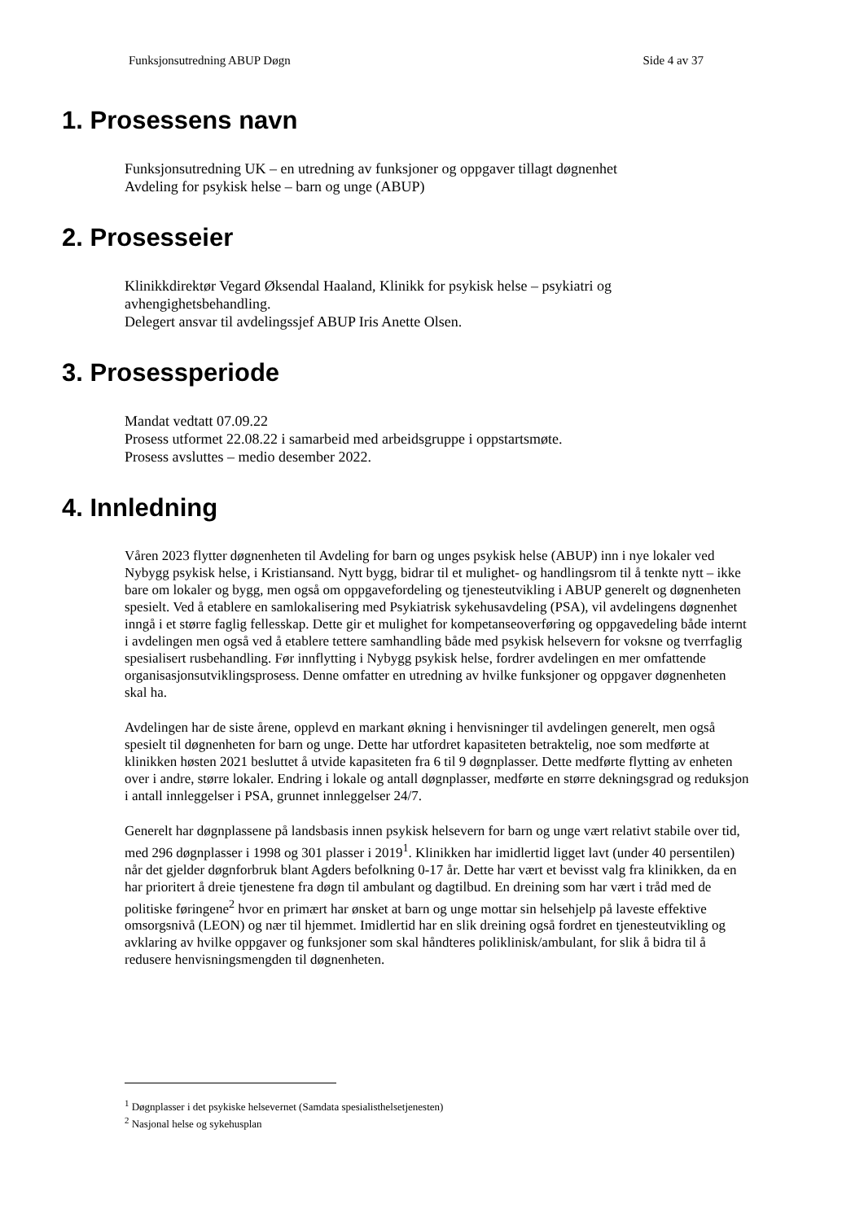Funksjonsutredning ABUP Døgn Side 4 av 37
1. Prosessens navn
Funksjonsutredning UK – en utredning av funksjoner og oppgaver tillagt døgnenhet
Avdeling for psykisk helse – barn og unge (ABUP)
2. Prosesseier
Klinikkdirektør Vegard Øksendal Haaland, Klinikk for psykisk helse – psykiatri og avhengighetsbehandling.
Delegert ansvar til avdelingssjef ABUP Iris Anette Olsen.
3. Prosessperiode
Mandat vedtatt 07.09.22
Prosess utformet 22.08.22 i samarbeid med arbeidsgruppe i oppstartsmøte.
Prosess avsluttes – medio desember 2022.
4. Innledning
Våren 2023 flytter døgnenheten til Avdeling for barn og unges psykisk helse (ABUP) inn i nye lokaler ved Nybygg psykisk helse, i Kristiansand. Nytt bygg, bidrar til et mulighet- og handlingsrom til å tenkte nytt – ikke bare om lokaler og bygg, men også om oppgavefordeling og tjenesteutvikling i ABUP generelt og døgnenheten spesielt. Ved å etablere en samlokalisering med Psykiatrisk sykehusavdeling (PSA), vil avdelingens døgnenhet inngå i et større faglig fellesskap. Dette gir et mulighet for kompetanseoverføring og oppgavedeling både internt i avdelingen men også ved å etablere tettere samhandling både med psykisk helsevern for voksne og tverrfaglig spesialisert rusbehandling. Før innflytting i Nybygg psykisk helse, fordrer avdelingen en mer omfattende organisasjonsutviklingsprosess. Denne omfatter en utredning av hvilke funksjoner og oppgaver døgnenheten skal ha.
Avdelingen har de siste årene, opplevd en markant økning i henvisninger til avdelingen generelt, men også spesielt til døgnenheten for barn og unge. Dette har utfordret kapasiteten betraktelig, noe som medførte at klinikken høsten 2021 besluttet å utvide kapasiteten fra 6 til 9 døgnplasser. Dette medførte flytting av enheten over i andre, større lokaler. Endring i lokale og antall døgnplasser, medførte en større dekningsgrad og reduksjon i antall innleggelser i PSA, grunnet innleggelser 24/7.
Generelt har døgnplassene på landsbasis innen psykisk helsevern for barn og unge vært relativt stabile over tid, med 296 døgnplasser i 1998 og 301 plasser i 2019<sup>1</sup>. Klinikken har imidlertid ligget lavt (under 40 persentilen) når det gjelder døgnforbruk blant Agders befolkning 0-17 år. Dette har vært et bevisst valg fra klinikken, da en har prioritert å dreie tjenestene fra døgn til ambulant og dagtilbud. En dreining som har vært i tråd med de politiske føringene<sup>2</sup> hvor en primært har ønsket at barn og unge mottar sin helsehjelp på laveste effektive omsorgsnivå (LEON) og nær til hjemmet. Imidlertid har en slik dreining også fordret en tjenesteutvikling og avklaring av hvilke oppgaver og funksjoner som skal håndteres poliklinisk/ambulant, for slik å bidra til å redusere henvisningsmengden til døgnenheten.
<sup>1</sup> Døgnplasser i det psykiske helsevernet (Samdata spesialisthelsetjenesten)
<sup>2</sup> Nasjonal helse og sykehusplan